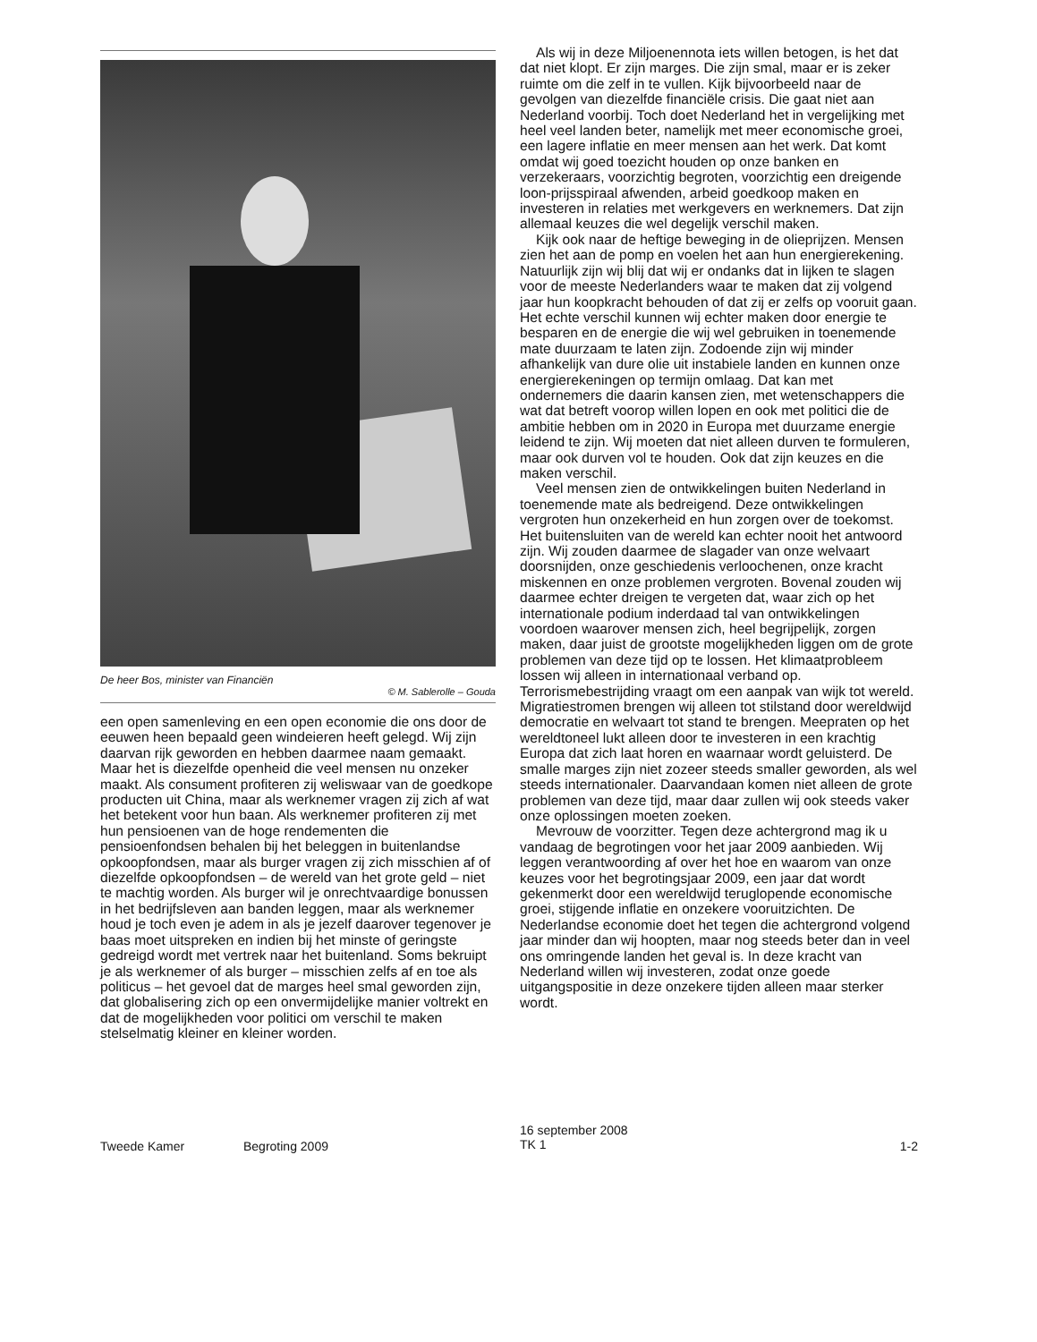De heer Bos, minister van Financiën
© M. Sablerolle – Gouda
een open samenleving en een open economie die ons door de eeuwen heen bepaald geen windeieren heeft gelegd. Wij zijn daarvan rijk geworden en hebben daarmee naam gemaakt. Maar het is diezelfde openheid die veel mensen nu onzeker maakt. Als consument profiteren zij weliswaar van de goedkope producten uit China, maar als werknemer vragen zij zich af wat het betekent voor hun baan. Als werknemer profiteren zij met hun pensioenen van de hoge rendementen die pensioenfondsen behalen bij het beleggen in buitenlandse opkoopfondsen, maar als burger vragen zij zich misschien af of diezelfde opkoopfondsen – de wereld van het grote geld – niet te machtig worden. Als burger wil je onrechtvaardige bonussen in het bedrijfsleven aan banden leggen, maar als werknemer houd je toch even je adem in als je jezelf daarover tegenover je baas moet uitspreken en indien bij het minste of geringste gedreigd wordt met vertrek naar het buitenland. Soms bekruipt je als werknemer of als burger – misschien zelfs af en toe als politicus – het gevoel dat de marges heel smal geworden zijn, dat globalisering zich op een onvermijdelijke manier voltrekt en dat de mogelijkheden voor politici om verschil te maken stelselmatig kleiner en kleiner worden.
Als wij in deze Miljoenennota iets willen betogen, is het dat dat niet klopt. Er zijn marges. Die zijn smal, maar er is zeker ruimte om die zelf in te vullen. Kijk bijvoorbeeld naar de gevolgen van diezelfde financiële crisis. Die gaat niet aan Nederland voorbij. Toch doet Nederland het in vergelijking met heel veel landen beter, namelijk met meer economische groei, een lagere inflatie en meer mensen aan het werk. Dat komt omdat wij goed toezicht houden op onze banken en verzekeraars, voorzichtig begroten, voorzichtig een dreigende loon-prijsspiraal afwenden, arbeid goedkoop maken en investeren in relaties met werkgevers en werknemers. Dat zijn allemaal keuzes die wel degelijk verschil maken.
Kijk ook naar de heftige beweging in de olieprijzen. Mensen zien het aan de pomp en voelen het aan hun energierekening. Natuurlijk zijn wij blij dat wij er ondanks dat in lijken te slagen voor de meeste Nederlanders waar te maken dat zij volgend jaar hun koopkracht behouden of dat zij er zelfs op vooruit gaan. Het echte verschil kunnen wij echter maken door energie te besparen en de energie die wij wel gebruiken in toenemende mate duurzaam te laten zijn. Zodoende zijn wij minder afhankelijk van dure olie uit instabiele landen en kunnen onze energierekeningen op termijn omlaag. Dat kan met ondernemers die daarin kansen zien, met wetenschappers die wat dat betreft voorop willen lopen en ook met politici die de ambitie hebben om in 2020 in Europa met duurzame energie leidend te zijn. Wij moeten dat niet alleen durven te formuleren, maar ook durven vol te houden. Ook dat zijn keuzes en die maken verschil.
Veel mensen zien de ontwikkelingen buiten Nederland in toenemende mate als bedreigend. Deze ontwikkelingen vergroten hun onzekerheid en hun zorgen over de toekomst. Het buitensluiten van de wereld kan echter nooit het antwoord zijn. Wij zouden daarmee de slagader van onze welvaart doorsnijden, onze geschiedenis verloochenen, onze kracht miskennen en onze problemen vergroten. Bovenal zouden wij daarmee echter dreigen te vergeten dat, waar zich op het internationale podium inderdaad tal van ontwikkelingen voordoen waarover mensen zich, heel begrijpelijk, zorgen maken, daar juist de grootste mogelijkheden liggen om de grote problemen van deze tijd op te lossen. Het klimaatprobleem lossen wij alleen in internationaal verband op. Terrorismebestrijding vraagt om een aanpak van wijk tot wereld. Migratiestromen brengen wij alleen tot stilstand door wereldwijd democratie en welvaart tot stand te brengen. Meepraten op het wereldtoneel lukt alleen door te investeren in een krachtig Europa dat zich laat horen en waarnaar wordt geluisterd. De smalle marges zijn niet zozeer steeds smaller geworden, als wel steeds internationaler. Daarvandaan komen niet alleen de grote problemen van deze tijd, maar daar zullen wij ook steeds vaker onze oplossingen moeten zoeken.
Mevrouw de voorzitter. Tegen deze achtergrond mag ik u vandaag de begrotingen voor het jaar 2009 aanbieden. Wij leggen verantwoording af over het hoe en waarom van onze keuzes voor het begrotingsjaar 2009, een jaar dat wordt gekenmerkt door een wereldwijd teruglopende economische groei, stijgende inflatie en onzekere vooruitzichten. De Nederlandse economie doet het tegen die achtergrond volgend jaar minder dan wij hoopten, maar nog steeds beter dan in veel ons omringende landen het geval is. In deze kracht van Nederland willen wij investeren, zodat onze goede uitgangspositie in deze onzekere tijden alleen maar sterker wordt.
Tweede Kamer Begroting 2009
16 september 2008
TK 1
1-2